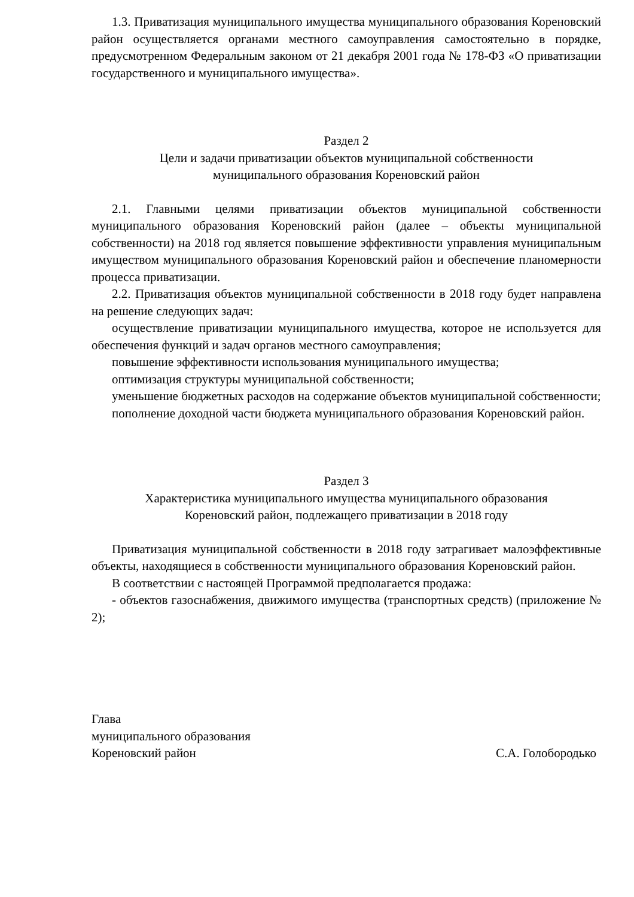1.3. Приватизация муниципального имущества муниципального образования Кореновский район осуществляется органами местного самоуправления самостоятельно в порядке, предусмотренном Федеральным законом от 21 декабря 2001 года № 178-ФЗ «О приватизации государственного и муниципального имущества».
Раздел 2
Цели и задачи приватизации объектов муниципальной собственности
муниципального образования Кореновский район
2.1. Главными целями приватизации объектов муниципальной собственности муниципального образования Кореновский район (далее – объекты муниципальной собственности) на 2018 год является повышение эффективности управления муниципальным имуществом муниципального образования Кореновский район и обеспечение планомерности процесса приватизации.
2.2. Приватизация объектов муниципальной собственности в 2018 году будет направлена на решение следующих задач:
осуществление приватизации муниципального имущества, которое не используется для обеспечения функций и задач органов местного самоуправления;
повышение эффективности использования муниципального имущества;
оптимизация структуры муниципальной собственности;
уменьшение бюджетных расходов на содержание объектов муниципальной собственности;
пополнение доходной части бюджета муниципального образования Кореновский район.
Раздел 3
Характеристика муниципального имущества муниципального образования
Кореновский район, подлежащего приватизации в 2018 году
Приватизация муниципальной собственности в 2018 году затрагивает малоэффективные объекты, находящиеся в собственности муниципального образования Кореновский район.
В соответствии с настоящей Программой предполагается продажа:
- объектов газоснабжения, движимого имущества (транспортных средств) (приложение № 2);
Глава
муниципального образования
Кореновский район С.А. Голобородько